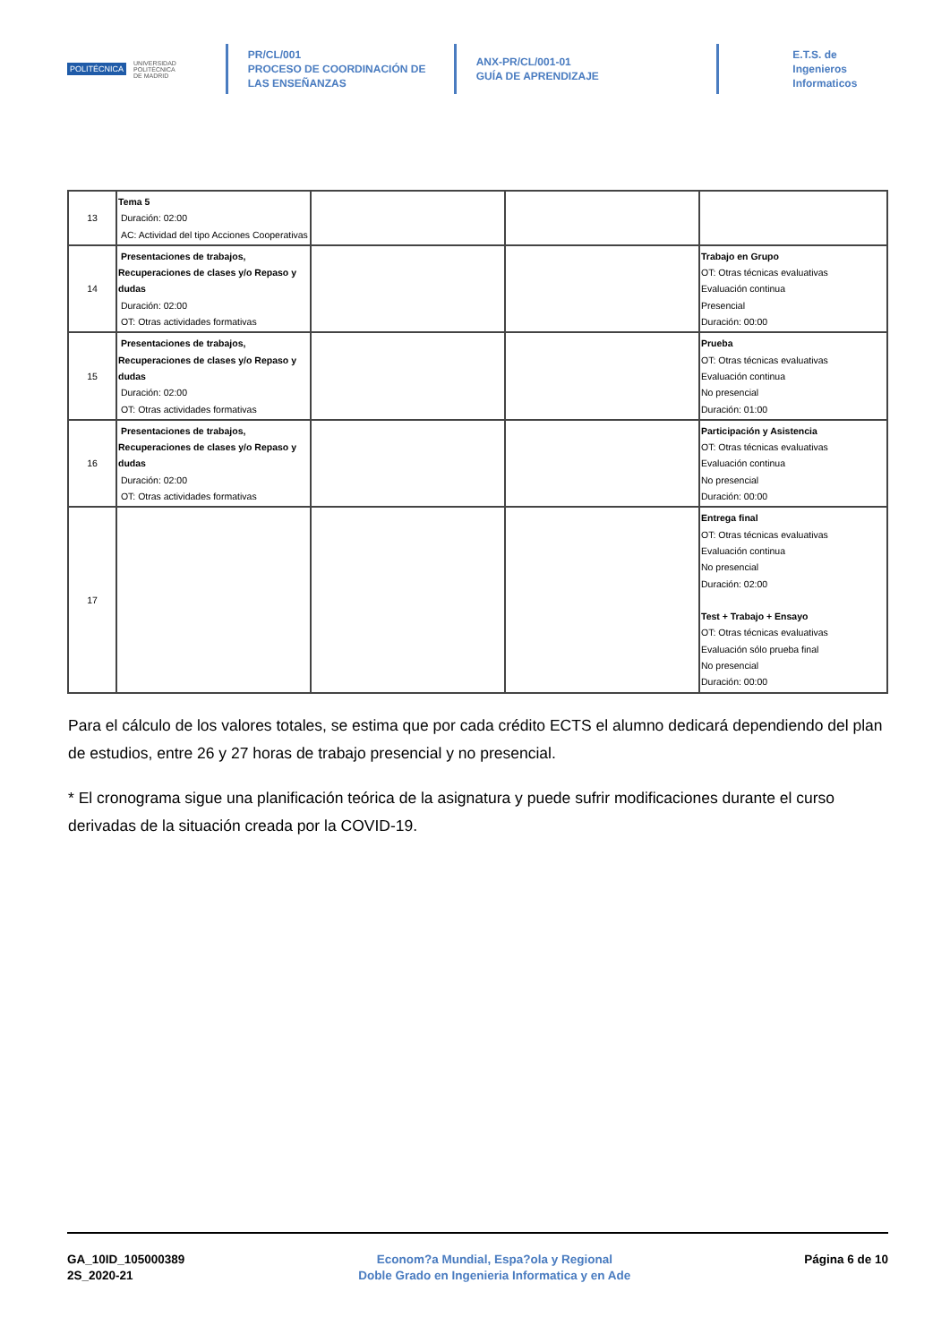POLITÉCNICA UNIVERSIDAD
POLITÉCNICA
DE MADRID
PR/CL/001
PROCESO DE COORDINACIÓN DE LAS ENSEÑANZAS
ANX-PR/CL/001-01
GUÍA DE APRENDIZAJE
E.T.S. de Ingenieros
Informaticos
| 13 | Tema 5 Duración: 02:00 AC: Actividad del tipo Acciones Cooperativas | | | |
| 14 | Presentaciones de trabajos, Recuperaciones de clases y/o Repaso y dudas Duración: 02:00 OT: Otras actividades formativas | | | Trabajo en Grupo OT: Otras técnicas evaluativas Evaluación continua Presencial Duración: 00:00 |
| 15 | Presentaciones de trabajos, Recuperaciones de clases y/o Repaso y dudas Duración: 02:00 OT: Otras actividades formativas | | | Prueba OT: Otras técnicas evaluativas Evaluación continua No presencial Duración: 01:00 |
| 16 | Presentaciones de trabajos, Recuperaciones de clases y/o Repaso y dudas Duración: 02:00 OT: Otras actividades formativas | | | Participación y Asistencia OT: Otras técnicas evaluativas Evaluación continua No presencial Duración: 00:00 |
| 17 | | | | Entrega final OT: Otras técnicas evaluativas Evaluación continua No presencial Duración: 02:00 Test + Trabajo + Ensayo OT: Otras técnicas evaluativas Evaluación sólo prueba final No presencial Duración: 00:00 |
Para el cálculo de los valores totales, se estima que por cada crédito ECTS el alumno dedicará dependiendo del plan de estudios, entre 26 y 27 horas de trabajo presencial y no presencial.
* El cronograma sigue una planificación teórica de la asignatura y puede sufrir modificaciones durante el curso derivadas de la situación creada por la COVID-19.
GA_10ID_105000389
2S_2020-21
Econom?a Mundial, Espa?ola y Regional
Doble Grado en Ingenieria Informatica y en Ade
Página 6 de 10